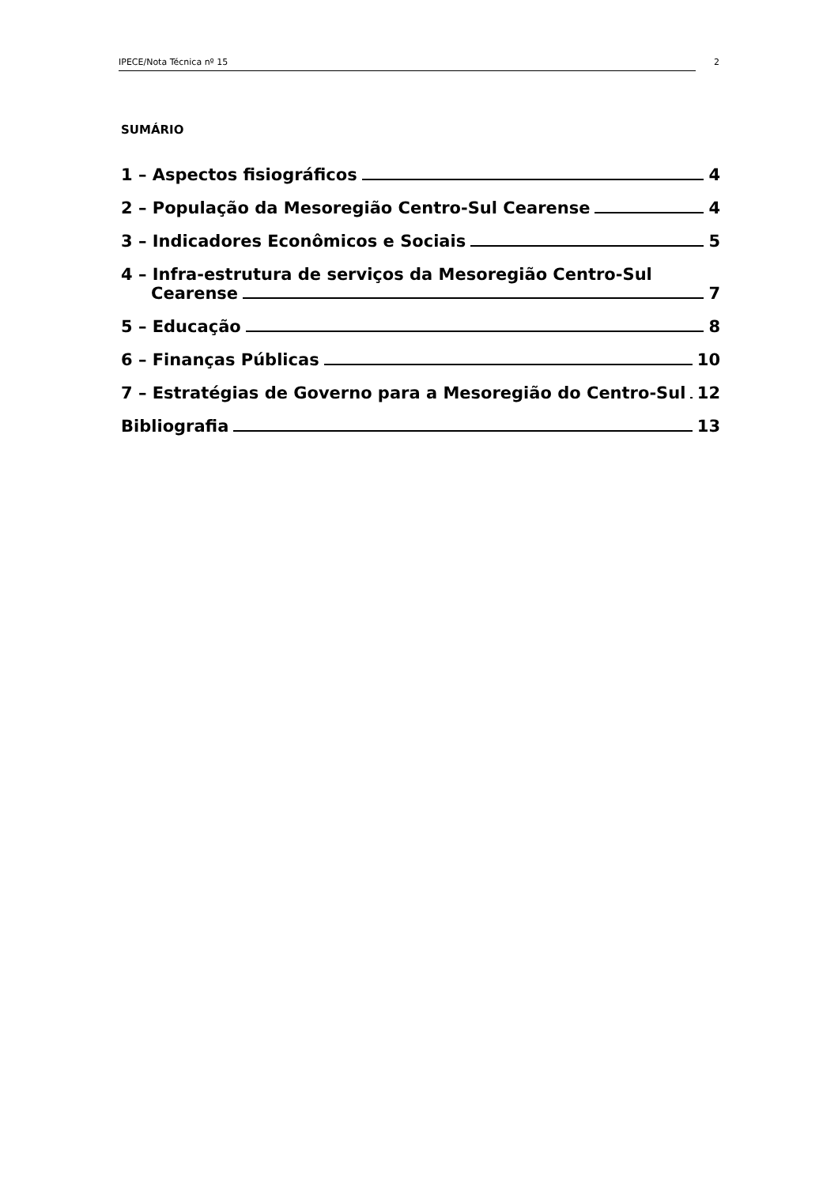IPECE/Nota Técnica nº 15 2
SUMÁRIO
1 – Aspectos fisiográficos 4
2 – População da Mesoregião Centro-Sul Cearense 4
3 – Indicadores Econômicos e Sociais 5
4 – Infra-estrutura de serviços da Mesoregião Centro-Sul
Cearense 7
5 – Educação 8
6 – Finanças Públicas 10
7 – Estratégias de Governo para a Mesoregião do Centro-Sul 12
Bibliografia 13